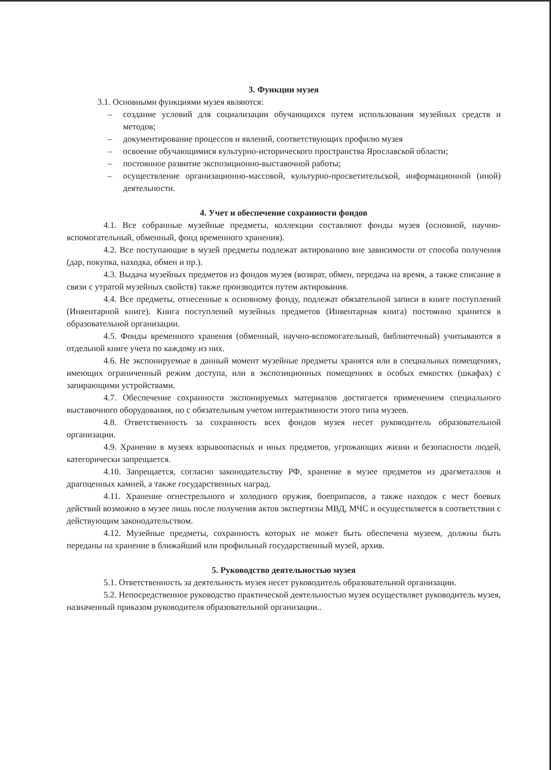3. Функции музея
3.1. Основными функциями музея являются:
– создание условий для социализации обучающихся путем использования музейных средств и методов;
– документирование процессов и явлений, соответствующих профилю музея
– освоение обучающимися культурно-исторического пространства Ярославской области;
– постоянное развитие экспозиционно-выставочной работы;
– осуществление организационно-массовой, культурно-просветительской, информационной (иной) деятельности.
4. Учет и обеспечение сохранности фондов
4.1. Все собранные музейные предметы, коллекции составляют фонды музея (основной, научно-вспомогательный, обменный, фонд временного хранения).
4.2. Все поступающие в музей предметы подлежат актированию вне зависимости от способа получения (дар, покупка, находка, обмен и пр.).
4.3. Выдача музейных предметов из фондов музея (возврат, обмен, передача на время, а также списание в связи с утратой музейных свойств) также производится путем актирования.
4.4. Все предметы, отнесенные к основному фонду, подлежат обязательной записи в книге поступлений (Инвентарной книге). Книга поступлений музейных предметов (Инвентарная книга) постоянно хранится в образовательной организации.
4.5. Фонды временного хранения (обменный, научно-вспомогательный, библиотечный) учитываются в отдельной книге учета по каждому из них.
4.6. Не экспонируемые в данный момент музейные предметы хранятся или в специальных помещениях, имеющих ограниченный режим доступа, или в экспозиционных помещениях в особых емкостях (шкафах) с запирающими устройствами.
4.7. Обеспечение сохранности экспонируемых материалов достигается применением специального выставочного оборудования, но с обязательным учетом интерактивности этого типа музеев.
4.8. Ответственность за сохранность всех фондов музея несет руководитель образовательной организации.
4.9. Хранение в музеях взрывоопасных и иных предметов, угрожающих жизни и безопасности людей, категорически запрещается.
4.10. Запрещается, согласно законодательству РФ, хранение в музее предметов из драгметаллов и драгоценных камней, а также государственных наград.
4.11. Хранение огнестрельного и холодного оружия, боеприпасов, а также находок с мест боевых действий возможно в музее лишь после получения актов экспертизы МВД, МЧС и осуществляется в соответствии с действующим законодательством.
4.12. Музейные предметы, сохранность которых не может быть обеспечена музеем, должны быть переданы на хранение в ближайший или профильный государственный музей, архив.
5. Руководство деятельностью музея
5.1. Ответственность за деятельность музея несет руководитель образовательной организации.
5.2. Непосредственное руководство практической деятельностью музея осуществляет руководитель музея, назначенный приказом руководителя образовательной организации..